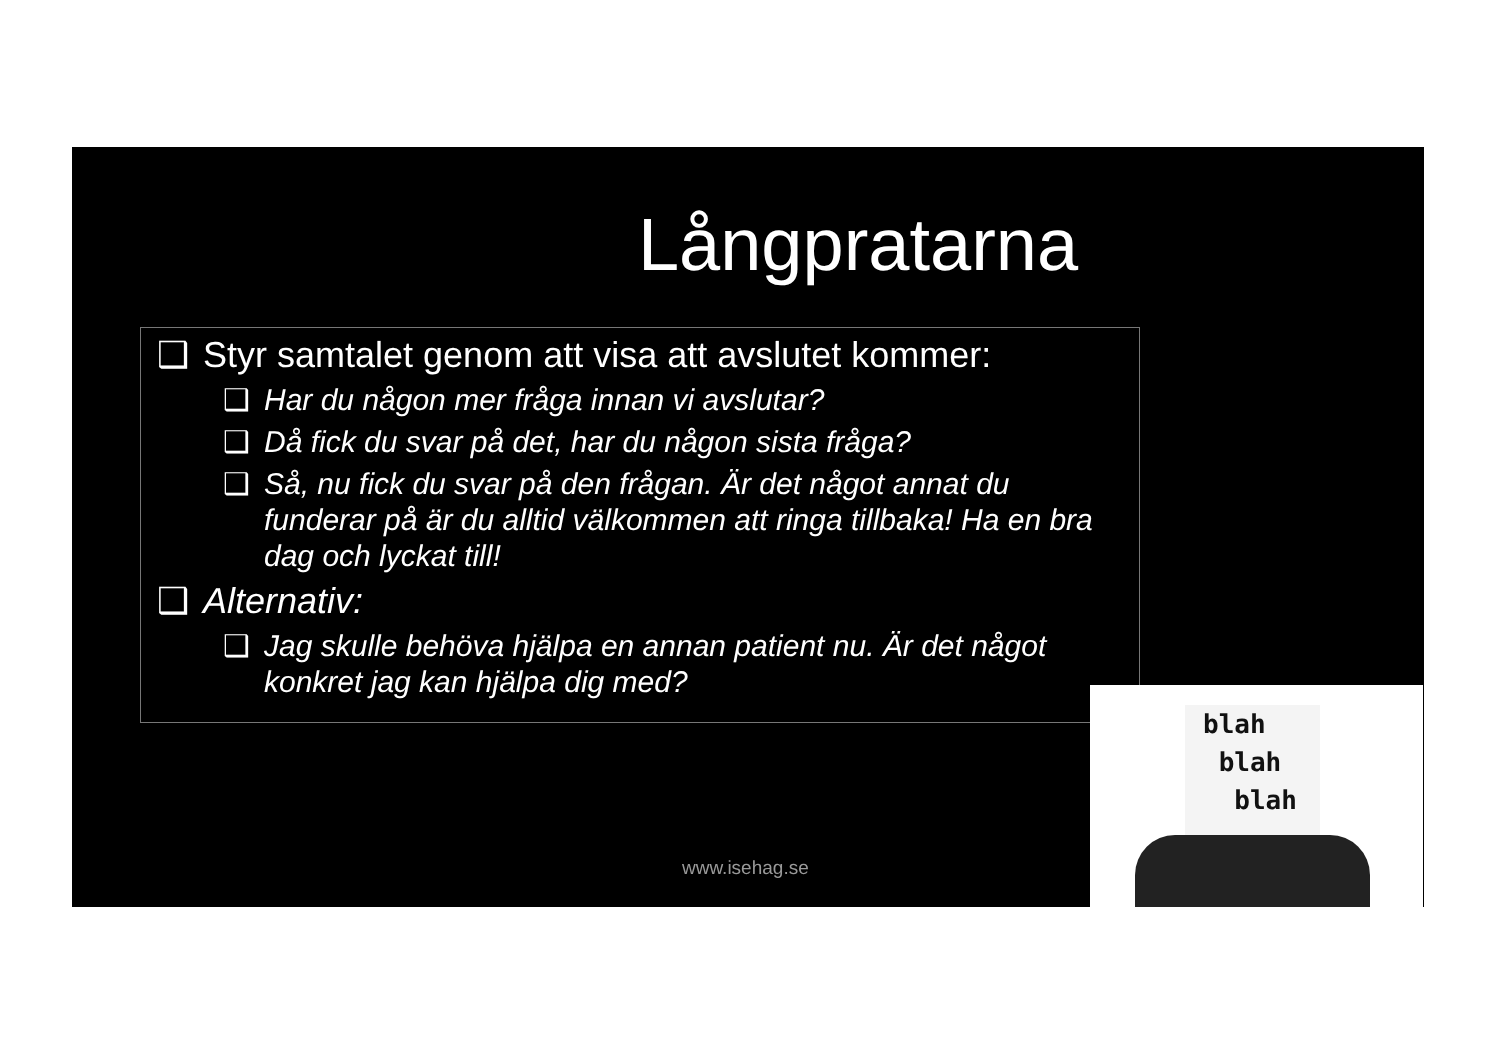Långpratarna
❑ Styr samtalet genom att visa att avslutet kommer:
❑ Har du någon mer fråga innan vi avslutar?
❑ Då fick du svar på det, har du någon sista fråga?
❑ Så, nu fick du svar på den frågan. Är det något annat du funderar på är du alltid välkommen att ringa tillbaka! Ha en bra dag och lyckat till!
❑ Alternativ:
❑ Jag skulle behöva hjälpa en annan patient nu. Är det något konkret jag kan hjälpa dig med?
www.isehag.se
blah
blah
blah